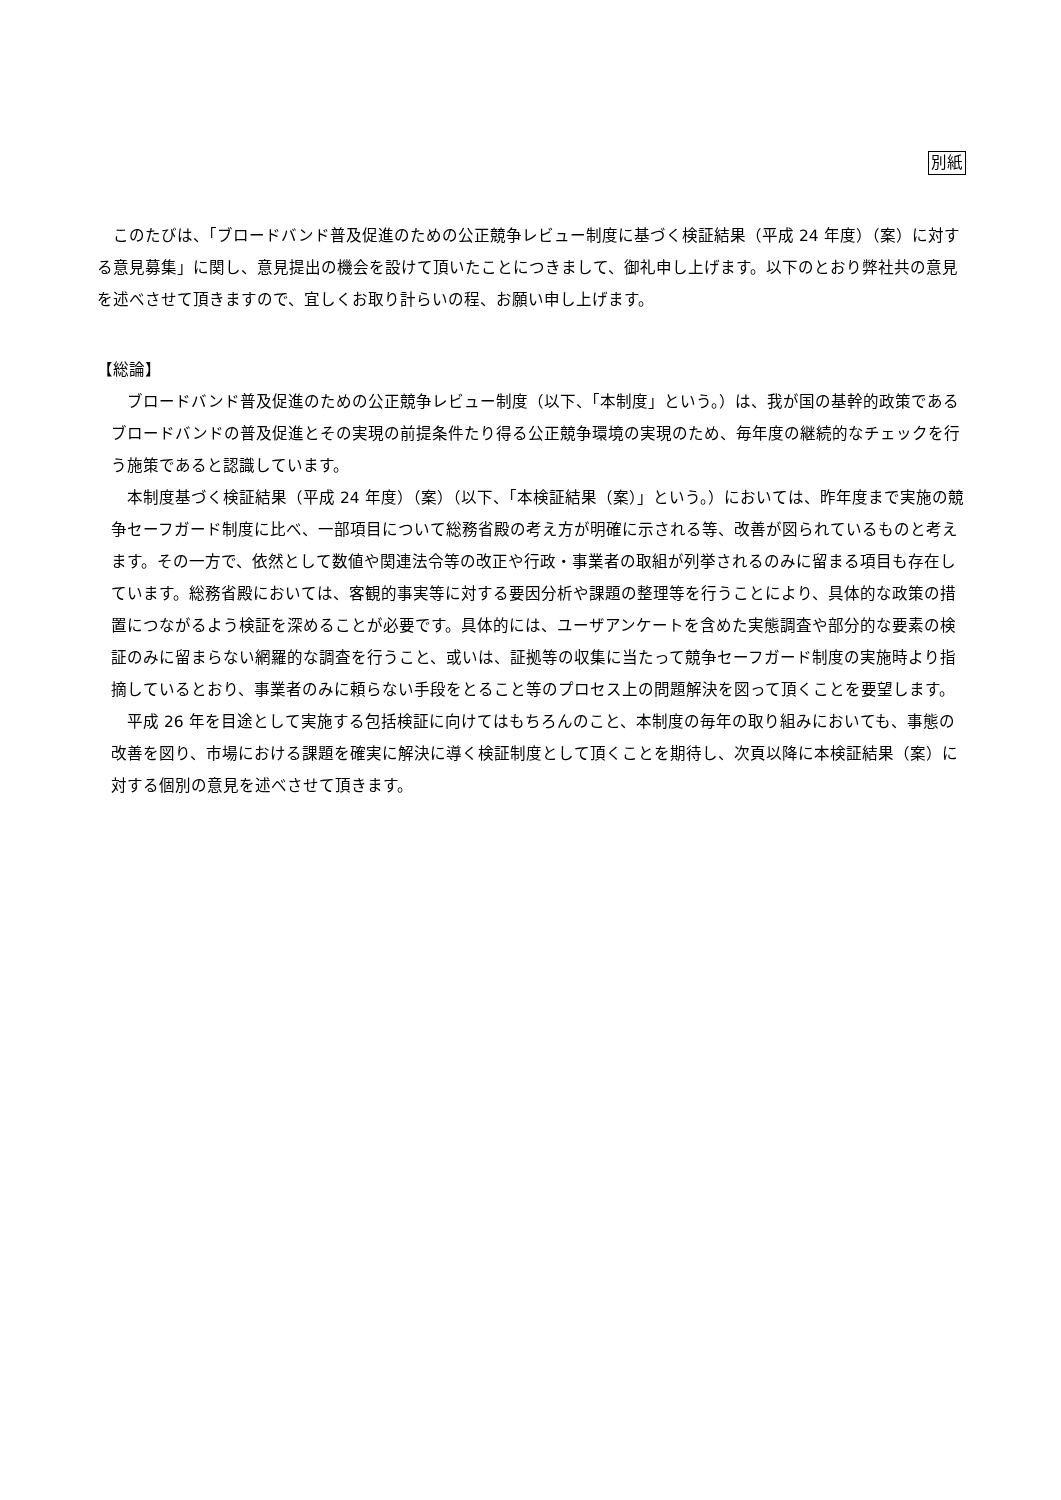別紙
　このたびは、「ブロードバンド普及促進のための公正競争レビュー制度に基づく検証結果（平成 24 年度）（案）に対する意見募集」に関し、意見提出の機会を設けて頂いたことにつきまして、御礼申し上げます。以下のとおり弊社共の意見を述べさせて頂きますので、宜しくお取り計らいの程、お願い申し上げます。
【総論】
　ブロードバンド普及促進のための公正競争レビュー制度（以下、「本制度」という。）は、我が国の基幹的政策であるブロードバンドの普及促進とその実現の前提条件たり得る公正競争環境の実現のため、毎年度の継続的なチェックを行う施策であると認識しています。
　本制度基づく検証結果（平成 24 年度）（案）（以下、「本検証結果（案）」という。）においては、昨年度まで実施の競争セーフガード制度に比べ、一部項目について総務省殿の考え方が明確に示される等、改善が図られているものと考えます。その一方で、依然として数値や関連法令等の改正や行政・事業者の取組が列挙されるのみに留まる項目も存在しています。総務省殿においては、客観的事実等に対する要因分析や課題の整理等を行うことにより、具体的な政策の措置につながるよう検証を深めることが必要です。具体的には、ユーザアンケートを含めた実態調査や部分的な要素の検証のみに留まらない網羅的な調査を行うこと、或いは、証拠等の収集に当たって競争セーフガード制度の実施時より指摘しているとおり、事業者のみに頼らない手段をとること等のプロセス上の問題解決を図って頂くことを要望します。
　平成 26 年を目途として実施する包括検証に向けてはもちろんのこと、本制度の毎年の取り組みにおいても、事態の改善を図り、市場における課題を確実に解決に導く検証制度として頂くことを期待し、次頁以降に本検証結果（案）に対する個別の意見を述べさせて頂きます。